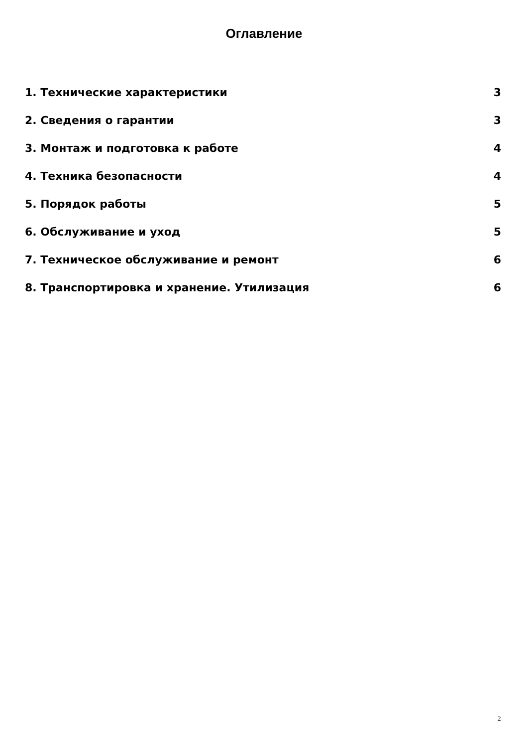Оглавление
1. Технические характеристики 3
2. Сведения о гарантии 3
3. Монтаж и подготовка к работе 4
4. Техника безопасности 4
5. Порядок работы 5
6. Обслуживание и уход 5
7. Техническое обслуживание и ремонт 6
8. Транспортировка и хранение. Утилизация 6
2